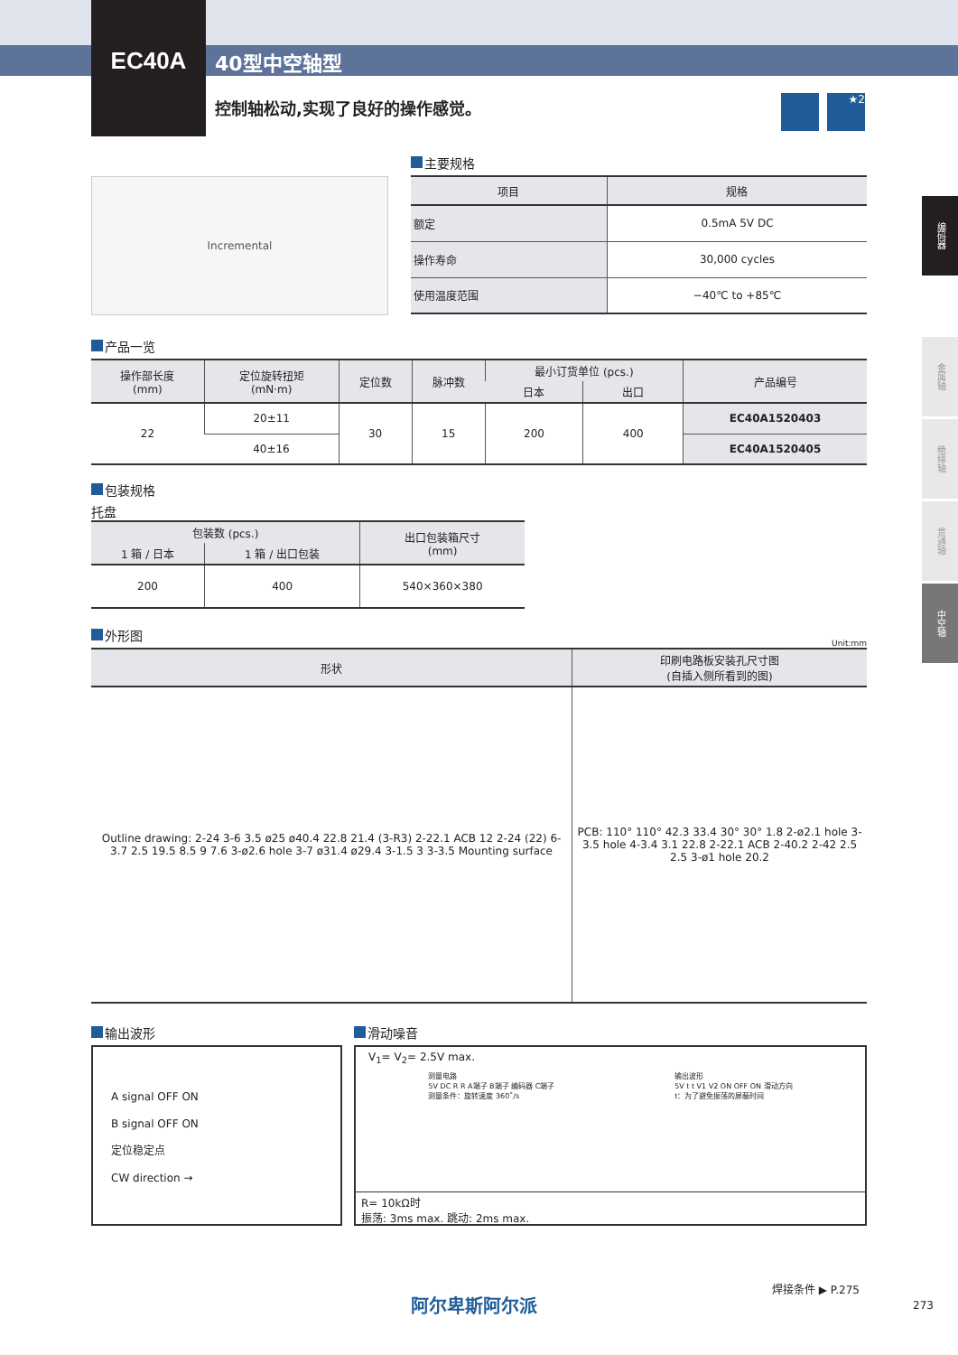EC40A
40型中空轴型
控制轴松动,实现了良好的操作感觉。 ★2
编码器
金属轴
绝缘轴
贯通轴
中空轴
Incremental
主要规格
| 项目 | 规格 |
| --- | --- |
| 额定 | 0.5mA 5V DC |
| 操作寿命 | 30,000 cycles |
| 使用温度范围 | −40℃ to +85℃ |
产品一览
| 操作部长度 (mm) | 定位旋转扭矩 (mN·m) | 定位数 | 脉冲数 | 最小订货单位 (pcs.) | | 产品编号 |
| --- | --- | --- | --- | --- | --- | --- |
| | | | | 日本 | 出口 | |
| 22 | 20±11 | 30 | 15 | 200 | 400 | EC40A1520403 |
| | 40±16 | | | | | EC40A1520405 |
包装规格
托盘
| 包装数 (pcs.) | | 出口包装箱尺寸 (mm) |
| --- | --- | --- |
| 1 箱 / 日本 | 1 箱 / 出口包装 | |
| 200 | 400 | 540×360×380 |
外形图
Unit:mm
| 形状 | 印刷电路板安装孔尺寸图 (自插入侧所看到的图) |
| --- | --- |
| Outline drawing: 2-24 3-6 3.5 ø25 ø40.4 22.8 21.4 (3-R3) 2-22.1 ACB 12 2-24 (22) 6-3.7 2.5 19.5 8.5 9 7.6 3-ø2.6 hole 3-7 ø31.4 ø29.4 3-1.5 3 3-3.5 Mounting surface | PCB: 110° 110° 42.3 33.4 30° 30° 1.8 2-ø2.1 hole 3-3.5 hole 4-3.4 3.1 22.8 2-22.1 ACB 2-40.2 2-42 2.5 2.5 3-ø1 hole 20.2 |
输出波形
A signal OFF ON
B signal OFF ON
定位稳定点
CW direction →
滑动噪音
V<sub>1</sub>= V<sub>2</sub>= 2.5V max.
测量电路
5V DC R R A端子 B端子 编码器 C端子
测量条件：旋转速度 360˚/s
输出波形
5V t t V1 V2 ON OFF ON 滑动方向
t：为了避免振荡的屏蔽时间
R= 10kΩ时
振荡: 3ms max. 跳动: 2ms max.
阿尔卑斯阿尔派
焊接条件 ▶ P.275
273